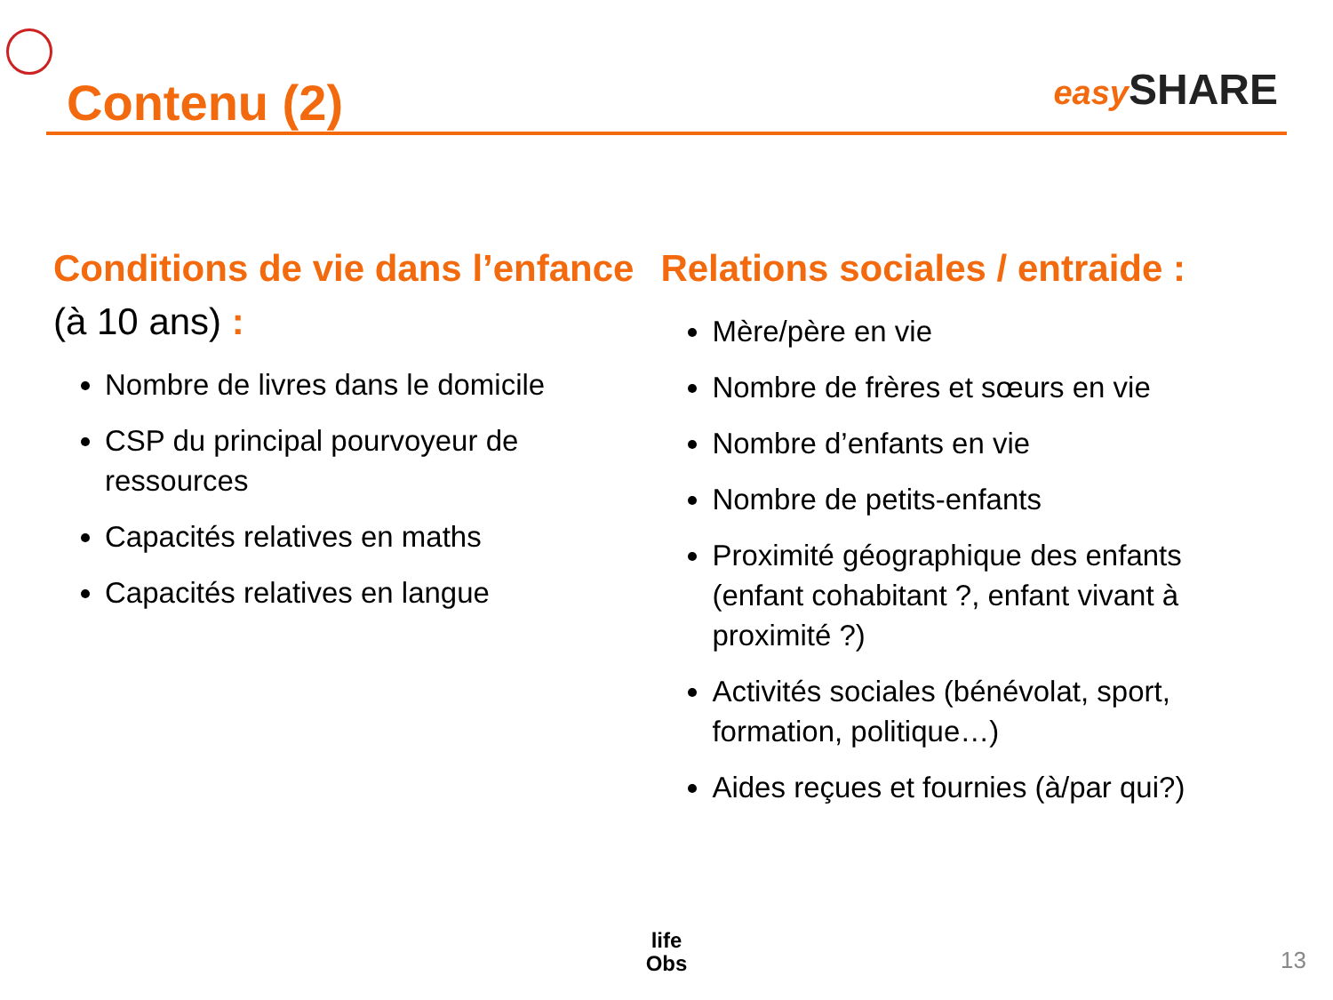Contenu (2)
easy SHARE
Conditions de vie dans l’enfance (à 10 ans) :
Nombre de livres dans le domicile
CSP du principal pourvoyeur de ressources
Capacités relatives en maths
Capacités relatives en langue
Relations sociales / entraide :
Mère/père en vie
Nombre de frères et sœurs en vie
Nombre d’enfants en vie
Nombre de petits-enfants
Proximité géographique des enfants (enfant cohabitant ?, enfant vivant à proximité ?)
Activités sociales (bénévolat, sport, formation, politique…)
Aides reçues et fournies (à/par qui?)
life
Obs
13